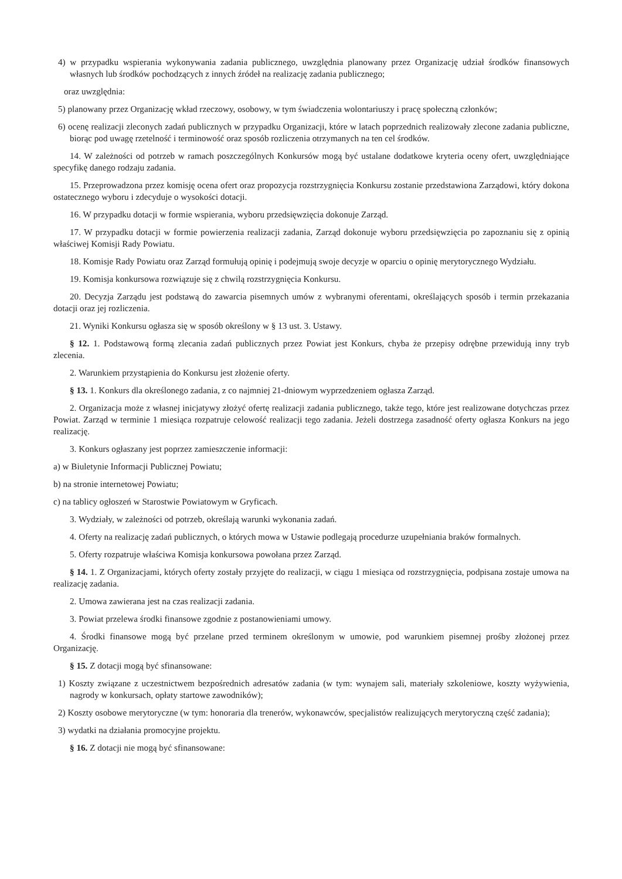4) w przypadku wspierania wykonywania zadania publicznego, uwzględnia planowany przez Organizację udział środków finansowych własnych lub środków pochodzących z innych źródeł na realizację zadania publicznego;
oraz uwzględnia:
5) planowany przez Organizację wkład rzeczowy, osobowy, w tym świadczenia wolontariuszy i pracę społeczną członków;
6) ocenę realizacji zleconych zadań publicznych w przypadku Organizacji, które w latach poprzednich realizowały zlecone zadania publiczne, biorąc pod uwagę rzetelność i terminowość oraz sposób rozliczenia otrzymanych na ten cel środków.
14. W zależności od potrzeb w ramach poszczególnych Konkursów mogą być ustalane dodatkowe kryteria oceny ofert, uwzględniające specyfikę danego rodzaju zadania.
15. Przeprowadzona przez komisję ocena ofert oraz propozycja rozstrzygnięcia Konkursu zostanie przedstawiona Zarządowi, który dokona ostatecznego wyboru i zdecyduje o wysokości dotacji.
16. W przypadku dotacji w formie wspierania, wyboru przedsięwzięcia dokonuje Zarząd.
17. W przypadku dotacji w formie powierzenia realizacji zadania, Zarząd dokonuje wyboru przedsięwzięcia po zapoznaniu się z opinią właściwej Komisji Rady Powiatu.
18. Komisje Rady Powiatu oraz Zarząd formułują opinię i podejmują swoje decyzje w oparciu o opinię merytorycznego Wydziału.
19. Komisja konkursowa rozwiązuje się z chwilą rozstrzygnięcia Konkursu.
20. Decyzja Zarządu jest podstawą do zawarcia pisemnych umów z wybranymi oferentami, określających sposób i termin przekazania dotacji oraz jej rozliczenia.
21. Wyniki Konkursu ogłasza się w sposób określony w § 13 ust. 3. Ustawy.
§ 12. 1. Podstawową formą zlecania zadań publicznych przez Powiat jest Konkurs, chyba że przepisy odrębne przewidują inny tryb zlecenia.
2. Warunkiem przystąpienia do Konkursu jest złożenie oferty.
§ 13. 1. Konkurs dla określonego zadania, z co najmniej 21-dniowym wyprzedzeniem ogłasza Zarząd.
2. Organizacja może z własnej inicjatywy złożyć ofertę realizacji zadania publicznego, także tego, które jest realizowane dotychczas przez Powiat. Zarząd w terminie 1 miesiąca rozpatruje celowość realizacji tego zadania. Jeżeli dostrzega zasadność oferty ogłasza Konkurs na jego realizację.
3. Konkurs ogłaszany jest poprzez zamieszczenie informacji:
a) w Biuletynie Informacji Publicznej Powiatu;
b) na stronie internetowej Powiatu;
c) na tablicy ogłoszeń w Starostwie Powiatowym w Gryficach.
3. Wydziały, w zależności od potrzeb, określają warunki wykonania zadań.
4. Oferty na realizację zadań publicznych, o których mowa w Ustawie podlegają procedurze uzupełniania braków formalnych.
5. Oferty rozpatruje właściwa Komisja konkursowa powołana przez Zarząd.
§ 14. 1. Z Organizacjami, których oferty zostały przyjęte do realizacji, w ciągu 1 miesiąca od rozstrzygnięcia, podpisana zostaje umowa na realizację zadania.
2. Umowa zawierana jest na czas realizacji zadania.
3. Powiat przelewa środki finansowe zgodnie z postanowieniami umowy.
4. Środki finansowe mogą być przelane przed terminem określonym w umowie, pod warunkiem pisemnej prośby złożonej przez Organizację.
§ 15. Z dotacji mogą być sfinansowane:
1) Koszty związane z uczestnictwem bezpośrednich adresatów zadania (w tym: wynajem sali, materiały szkoleniowe, koszty wyżywienia, nagrody w konkursach, opłaty startowe zawodników);
2) Koszty osobowe merytoryczne (w tym: honoraria dla trenerów, wykonawców, specjalistów realizujących merytoryczną część zadania);
3) wydatki na działania promocyjne projektu.
§ 16. Z dotacji nie mogą być sfinansowane: